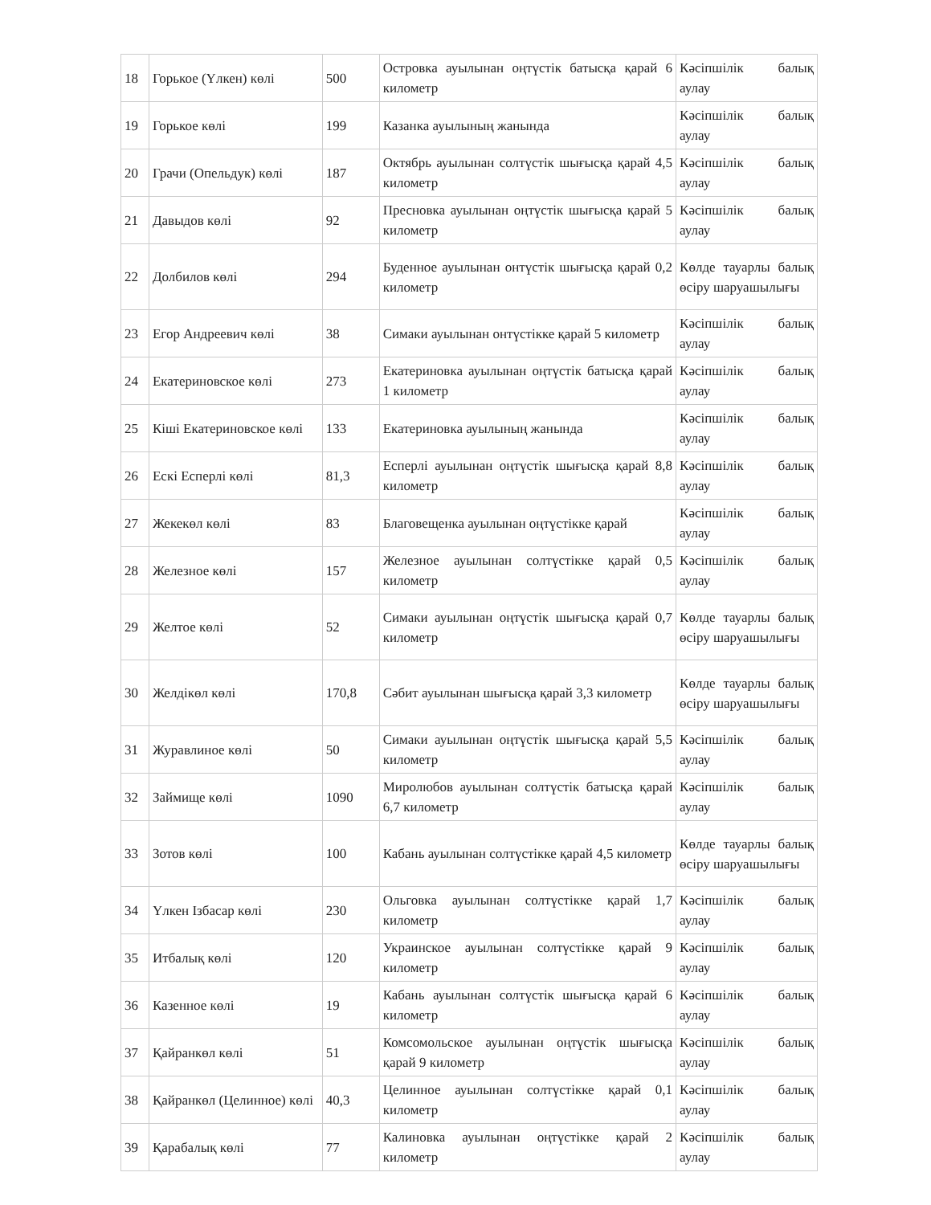| 18 | Горькое (Үлкен) көлі | 500 | Островка ауылынан оңтүстік батысқа қарай 6 километр | Кәсіпшілік балық аулау |
| 19 | Горькое көлі | 199 | Казанка ауылының жанында | Кәсіпшілік балық аулау |
| 20 | Грачи (Опельдук) көлі | 187 | Октябрь ауылынан солтүстік шығысқа қарай 4,5 километр | Кәсіпшілік балық аулау |
| 21 | Давыдов көлі | 92 | Пресновка ауылынан оңтүстік шығысқа қарай 5 километр | Кәсіпшілік балық аулау |
| 22 | Долбилов көлі | 294 | Буденное ауылынан онтүстік шығысқа қарай 0,2 километр | Көлде тауарлы балық өсіру шаруашылығы |
| 23 | Егор Андреевич көлі | 38 | Симаки ауылынан онтүстікке қарай 5 километр | Кәсіпшілік балық аулау |
| 24 | Екатериновское көлі | 273 | Екатериновка ауылынан оңтүстік батысқа қарай 1 километр | Кәсіпшілік балық аулау |
| 25 | Кіші Екатериновское көлі | 133 | Екатериновка ауылының жанында | Кәсіпшілік балық аулау |
| 26 | Ескі Есперлі көлі | 81,3 | Есперлі ауылынан оңтүстік шығысқа қарай 8,8 километр | Кәсіпшілік балық аулау |
| 27 | Жекекөл көлі | 83 | Благовещенка ауылынан оңтүстікке қарай | Кәсіпшілік балық аулау |
| 28 | Железное көлі | 157 | Железное ауылынан солтүстікке қарай 0,5 километр | Кәсіпшілік балық аулау |
| 29 | Желтое көлі | 52 | Симаки ауылынан оңтүстік шығысқа қарай 0,7 километр | Көлде тауарлы балық өсіру шаруашылығы |
| 30 | Желдікөл көлі | 170,8 | Сәбит ауылынан шығысқа қарай 3,3 километр | Көлде тауарлы балық өсіру шаруашылығы |
| 31 | Журавлиное көлі | 50 | Симаки ауылынан оңтүстік шығысқа қарай 5,5 километр | Кәсіпшілік балық аулау |
| 32 | Займище көлі | 1090 | Миролюбов ауылынан солтүстік батысқа қарай 6,7 километр | Кәсіпшілік балық аулау |
| 33 | Зотов көлі | 100 | Кабань ауылынан солтүстікке қарай 4,5 километр | Көлде тауарлы балық өсіру шаруашылығы |
| 34 | Үлкен Ізбасар көлі | 230 | Ольговка ауылынан солтүстікке қарай 1,7 километр | Кәсіпшілік балық аулау |
| 35 | Итбалық көлі | 120 | Украинское ауылынан солтүстікке қарай 9 километр | Кәсіпшілік балық аулау |
| 36 | Казенное көлі | 19 | Кабань ауылынан солтүстік шығысқа қарай 6 километр | Кәсіпшілік балық аулау |
| 37 | Қайранкөл көлі | 51 | Комсомольское ауылынан оңтүстік шығысқа қарай 9 километр | Кәсіпшілік балық аулау |
| 38 | Қайранкөл (Целинное) көлі | 40,3 | Целинное ауылынан солтүстікке қарай 0,1 километр | Кәсіпшілік балық аулау |
| 39 | Қарабалық көлі | 77 | Калиновка ауылынан оңтүстікке қарай 2 километр | Кәсіпшілік балық аулау |